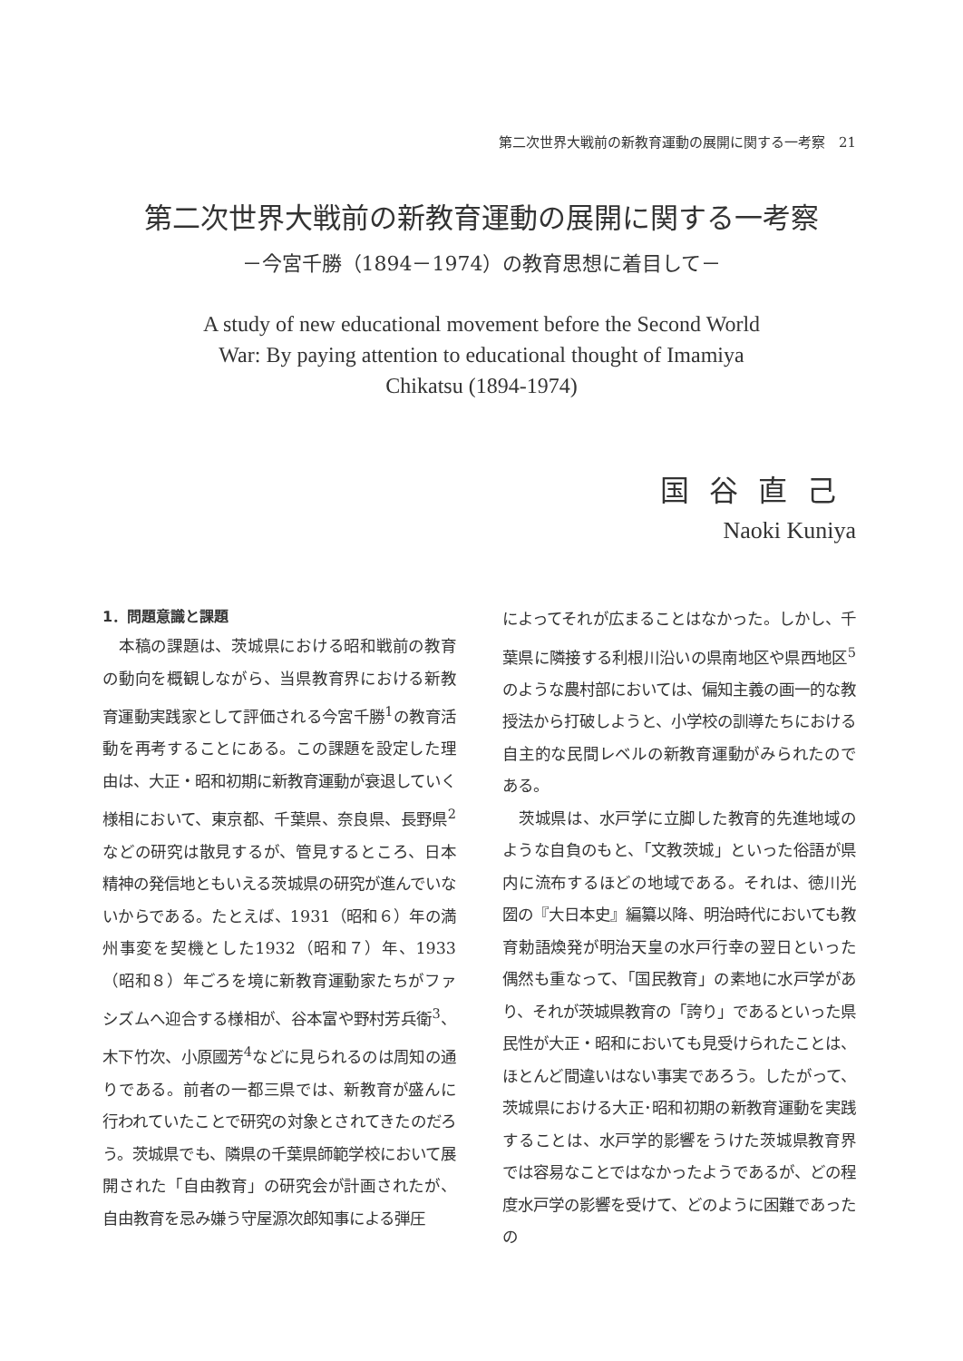第二次世界大戦前の新教育運動の展開に関する一考察　21
第二次世界大戦前の新教育運動の展開に関する一考察
－今宮千勝（1894－1974）の教育思想に着目して－
A study of new educational movement before the Second World
War: By paying attention to educational thought of Imamiya
Chikatsu (1894-1974)
国谷直己
Naoki Kuniya
1．問題意識と課題
　本稿の課題は、茨城県における昭和戦前の教育の動向を概観しながら、当県教育界における新教育運動実践家として評価される今宮千勝<sup>1</sup>の教育活動を再考することにある。この課題を設定した理由は、大正・昭和初期に新教育運動が衰退していく様相において、東京都、千葉県、奈良県、長野県<sup>2</sup>などの研究は散見するが、管見するところ、日本精神の発信地ともいえる茨城県の研究が進んでいないからである。たとえば、1931（昭和６）年の満州事変を契機とした1932（昭和７）年、1933（昭和８）年ごろを境に新教育運動家たちがファシズムへ迎合する様相が、谷本富や野村芳兵衛<sup>3</sup>、木下竹次、小原國芳<sup>4</sup>などに見られるのは周知の通りである。前者の一都三県では、新教育が盛んに行われていたことで研究の対象とされてきたのだろう。茨城県でも、隣県の千葉県師範学校において展開された「自由教育」の研究会が計画されたが、自由教育を忌み嫌う守屋源次郎知事による弾圧
によってそれが広まることはなかった。しかし、千葉県に隣接する利根川沿いの県南地区や県西地区<sup>5</sup>のような農村部においては、偏知主義の画一的な教授法から打破しようと、小学校の訓導たちにおける自主的な民間レベルの新教育運動がみられたのである。
　茨城県は、水戸学に立脚した教育的先進地域のような自負のもと、「文教茨城」といった俗語が県内に流布するほどの地域である。それは、徳川光圀の『大日本史』編纂以降、明治時代においても教育勅語煥発が明治天皇の水戸行幸の翌日といった偶然も重なって、「国民教育」の素地に水戸学があり、それが茨城県教育の「誇り」であるといった県民性が大正・昭和においても見受けられたことは、ほとんど間違いはない事実であろう。したがって、茨城県における大正･昭和初期の新教育運動を実践することは、水戸学的影響をうけた茨城県教育界では容易なことではなかったようであるが、どの程度水戸学の影響を受けて、どのように困難であったの